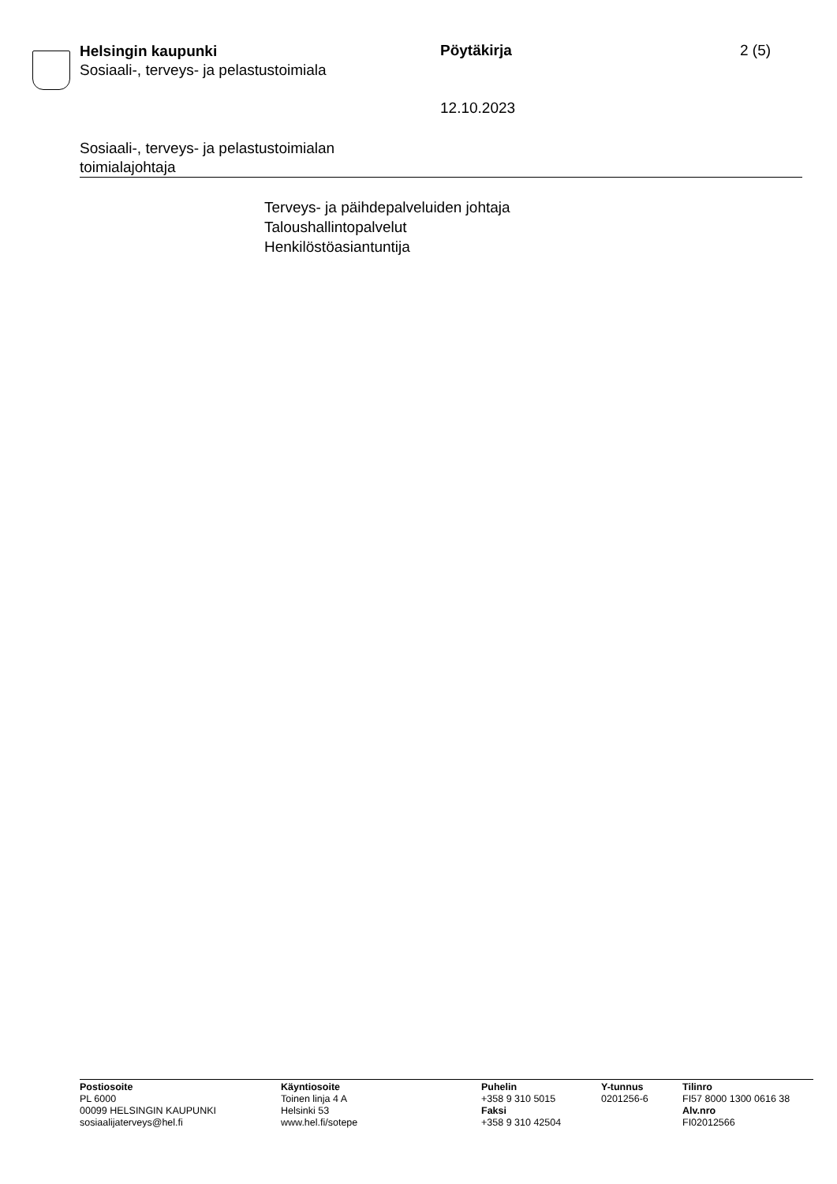Helsingin kaupunki
Sosiaali-, terveys- ja pelastustoimiala
Pöytäkirja 2 (5)
12.10.2023
Sosiaali-, terveys- ja pelastustoimialan
toimialajohtaja
Terveys- ja päihdepalveluiden johtaja
Taloushallintopalvelut
Henkilöstöasiantuntija
Postiosoite
PL 6000
00099 HELSINGIN KAUPUNKI
sosiaalijaterveys@hel.fi
Käyntiosoite
Toinen linja 4 A
Helsinki 53
www.hel.fi/sotepe
Puhelin
+358 9 310 5015
Faksi
+358 9 310 42504
Y-tunnus
0201256-6
Tilinro
FI57 8000 1300 0616 38
Alv.nro
FI02012566